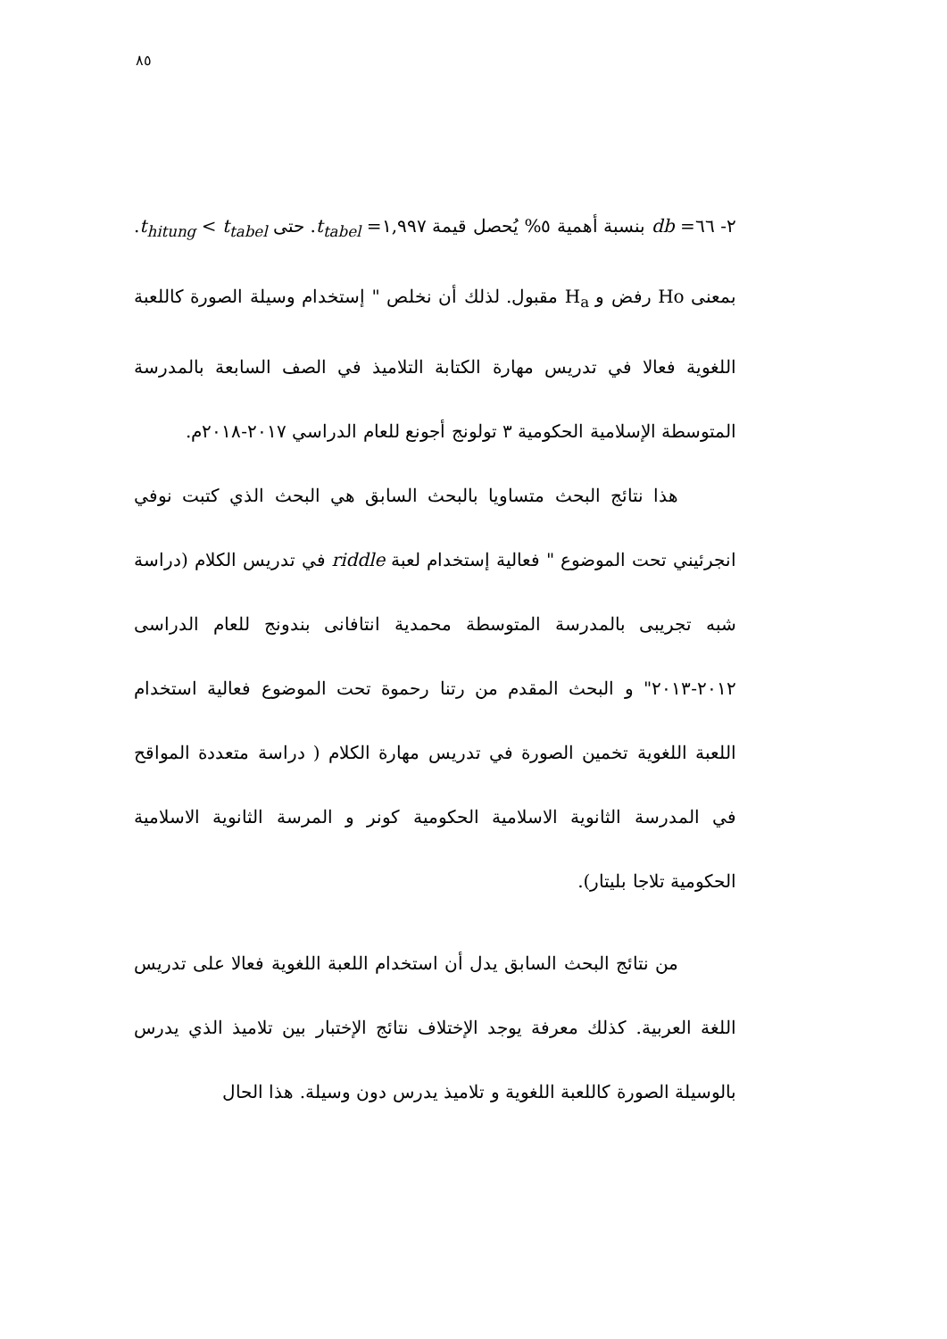٨٥
٢- ٦٦= db بنسبة أهمية ٥% يُحصل قيمة ١,٩٩٧= t<sub>tabel</sub>. حتى t<sub>hitung</sub> < t<sub>tabel</sub>. بمعنى Ho رفض و H<sub>a</sub> مقبول. لذلك أن نخلص " إستخدام وسيلة الصورة كاللعبة اللغوية فعالا في تدريس مهارة الكتابة التلاميذ في الصف السابعة بالمدرسة المتوسطة الإسلامية الحكومية ٣ تولونج أجونع للعام الدراسي ٢٠١٧-٢٠١٨م.
هذا نتائج البحث متساويا بالبحث السابق هي البحث الذي كتبت نوفي انجرئيني تحت الموضوع " فعالية إستخدام لعبة riddle في تدريس الكلام (دراسة شبه تجريبى بالمدرسة المتوسطة محمدية انتافانى بندونج للعام الدراسى ٢٠١٢-٢٠١٣" و البحث المقدم من رتنا رحموة تحت الموضوع فعالية استخدام اللعبة اللغوية تخمين الصورة في تدريس مهارة الكلام ( دراسة متعددة المواقح في المدرسة الثانوية الاسلامية الحكومية كونر و المرسة الثانوية الاسلامية الحكومية تلاجا بليتار).
من نتائج البحث السابق يدل أن استخدام اللعبة اللغوية فعالا على تدريس اللغة العربية. كذلك معرفة يوجد الإختلاف نتائج الإختبار بين تلاميذ الذي يدرس بالوسيلة الصورة كاللعبة اللغوية و تلاميذ يدرس دون وسيلة. هذا الحال